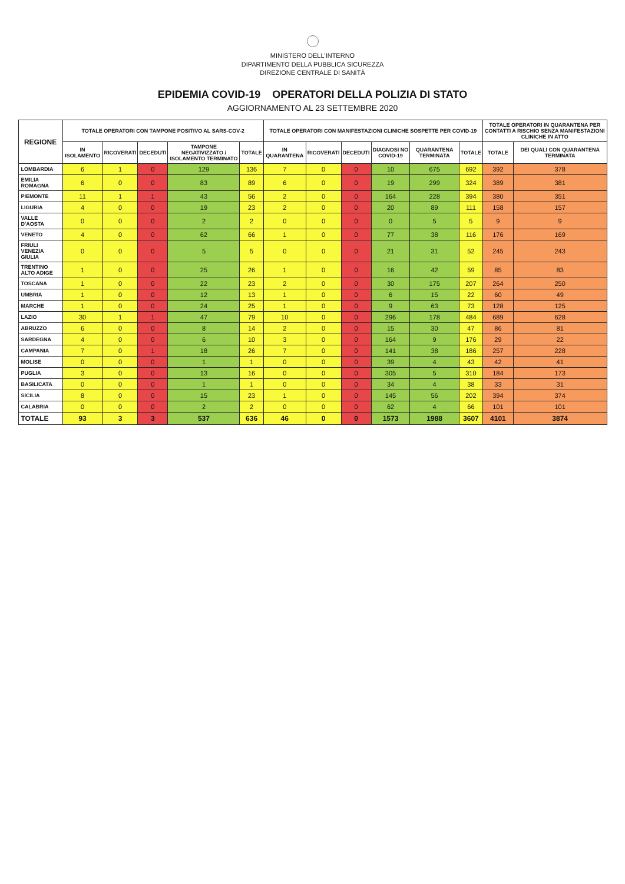MINISTERO DELL'INTERNO
DIPARTIMENTO DELLA PUBBLICA SICUREZZA
DIREZIONE CENTRALE DI SANITÀ
EPIDEMIA COVID-19 OPERATORI DELLA POLIZIA DI STATO
AGGIORNAMENTO AL 23 SETTEMBRE 2020
| REGIONE | TOTALE OPERATORI CON TAMPONE POSITIVO AL SARS-COV-2 | | | | | TOTALE OPERATORI CON MANIFESTAZIONI CLINICHE SOSPETTE PER COVID-19 | | | | | | TOTALE OPERATORI IN QUARANTENA PER CONTATTI A RISCHIO SENZA MANIFESTAZIONI CLINICHE IN ATTO | |
| --- | --- | --- | --- | --- | --- | --- | --- | --- | --- | --- | --- | --- | --- |
| | IN ISOLAMENTO | RICOVERATI | DECEDUTI | TAMPONE NEGATIVIZZATO / ISOLAMENTO TERMINATO | TOTALE | IN QUARANTENA | RICOVERATI | DECEDUTI | DIAGNOSI NO COVID-19 | QUARANTENA TERMINATA | TOTALE | TOTALE | DEI QUALI CON QUARANTENA TERMINATA |
| LOMBARDIA | 6 | 1 | 0 | 129 | 136 | 7 | 0 | 0 | 10 | 675 | 692 | 392 | 378 |
| EMILIA ROMAGNA | 6 | 0 | 0 | 83 | 89 | 6 | 0 | 0 | 19 | 299 | 324 | 389 | 381 |
| PIEMONTE | 11 | 1 | 1 | 43 | 56 | 2 | 0 | 0 | 164 | 228 | 394 | 380 | 351 |
| LIGURIA | 4 | 0 | 0 | 19 | 23 | 2 | 0 | 0 | 20 | 89 | 111 | 158 | 157 |
| VALLE D'AOSTA | 0 | 0 | 0 | 2 | 2 | 0 | 0 | 0 | 0 | 5 | 5 | 9 | 9 |
| VENETO | 4 | 0 | 0 | 62 | 66 | 1 | 0 | 0 | 77 | 38 | 116 | 176 | 169 |
| FRIULI VENEZIA GIULIA | 0 | 0 | 0 | 5 | 5 | 0 | 0 | 0 | 21 | 31 | 52 | 245 | 243 |
| TRENTINO ALTO ADIGE | 1 | 0 | 0 | 25 | 26 | 1 | 0 | 0 | 16 | 42 | 59 | 85 | 83 |
| TOSCANA | 1 | 0 | 0 | 22 | 23 | 2 | 0 | 0 | 30 | 175 | 207 | 264 | 250 |
| UMBRIA | 1 | 0 | 0 | 12 | 13 | 1 | 0 | 0 | 6 | 15 | 22 | 60 | 49 |
| MARCHE | 1 | 0 | 0 | 24 | 25 | 1 | 0 | 0 | 9 | 63 | 73 | 128 | 125 |
| LAZIO | 30 | 1 | 1 | 47 | 79 | 10 | 0 | 0 | 296 | 178 | 484 | 689 | 628 |
| ABRUZZO | 6 | 0 | 0 | 8 | 14 | 2 | 0 | 0 | 15 | 30 | 47 | 86 | 81 |
| SARDEGNA | 4 | 0 | 0 | 6 | 10 | 3 | 0 | 0 | 164 | 9 | 176 | 29 | 22 |
| CAMPANIA | 7 | 0 | 1 | 18 | 26 | 7 | 0 | 0 | 141 | 38 | 186 | 257 | 228 |
| MOLISE | 0 | 0 | 0 | 1 | 1 | 0 | 0 | 0 | 39 | 4 | 43 | 42 | 41 |
| PUGLIA | 3 | 0 | 0 | 13 | 16 | 0 | 0 | 0 | 305 | 5 | 310 | 184 | 173 |
| BASILICATA | 0 | 0 | 0 | 1 | 1 | 0 | 0 | 0 | 34 | 4 | 38 | 33 | 31 |
| SICILIA | 8 | 0 | 0 | 15 | 23 | 1 | 0 | 0 | 145 | 56 | 202 | 394 | 374 |
| CALABRIA | 0 | 0 | 0 | 2 | 2 | 0 | 0 | 0 | 62 | 4 | 66 | 101 | 101 |
| TOTALE | 93 | 3 | 3 | 537 | 636 | 46 | 0 | 0 | 1573 | 1988 | 3607 | 4101 | 3874 |